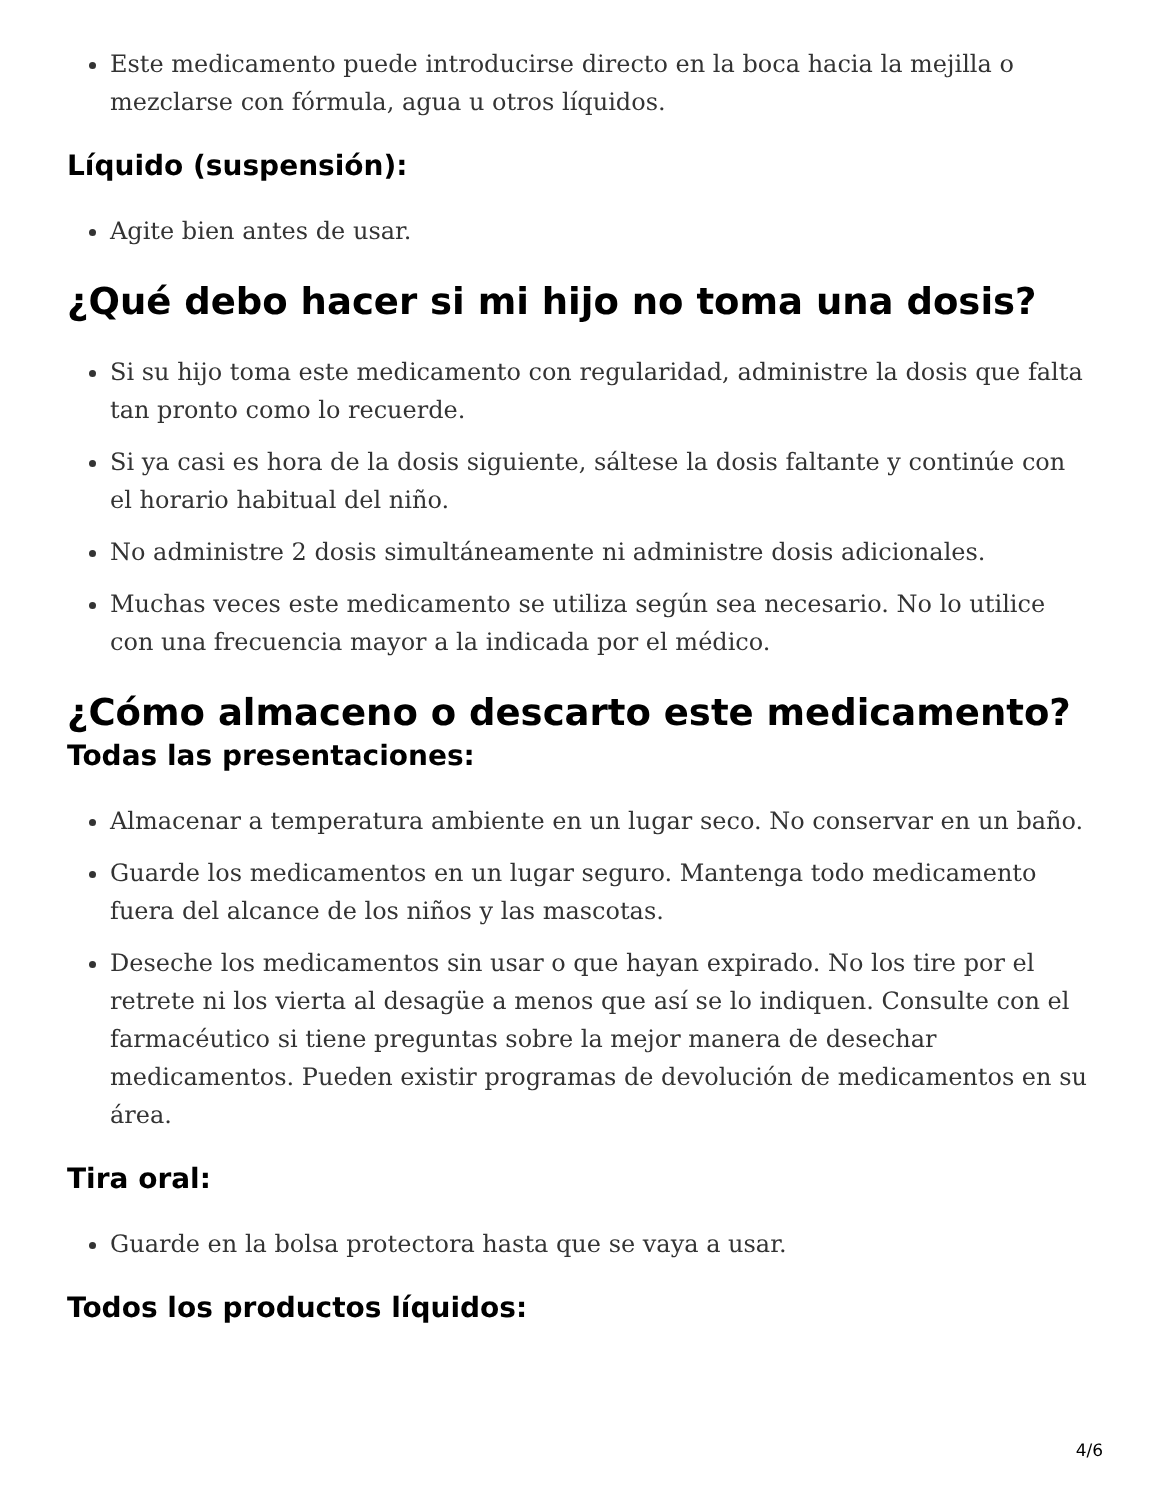Este medicamento puede introducirse directo en la boca hacia la mejilla o mezclarse con fórmula, agua u otros líquidos.
Líquido (suspensión):
Agite bien antes de usar.
¿Qué debo hacer si mi hijo no toma una dosis?
Si su hijo toma este medicamento con regularidad, administre la dosis que falta tan pronto como lo recuerde.
Si ya casi es hora de la dosis siguiente, sáltese la dosis faltante y continúe con el horario habitual del niño.
No administre 2 dosis simultáneamente ni administre dosis adicionales.
Muchas veces este medicamento se utiliza según sea necesario. No lo utilice con una frecuencia mayor a la indicada por el médico.
¿Cómo almaceno o descarto este medicamento?
Todas las presentaciones:
Almacenar a temperatura ambiente en un lugar seco. No conservar en un baño.
Guarde los medicamentos en un lugar seguro. Mantenga todo medicamento fuera del alcance de los niños y las mascotas.
Deseche los medicamentos sin usar o que hayan expirado. No los tire por el retrete ni los vierta al desagüe a menos que así se lo indiquen. Consulte con el farmacéutico si tiene preguntas sobre la mejor manera de desechar medicamentos. Pueden existir programas de devolución de medicamentos en su área.
Tira oral:
Guarde en la bolsa protectora hasta que se vaya a usar.
Todos los productos líquidos:
4/6